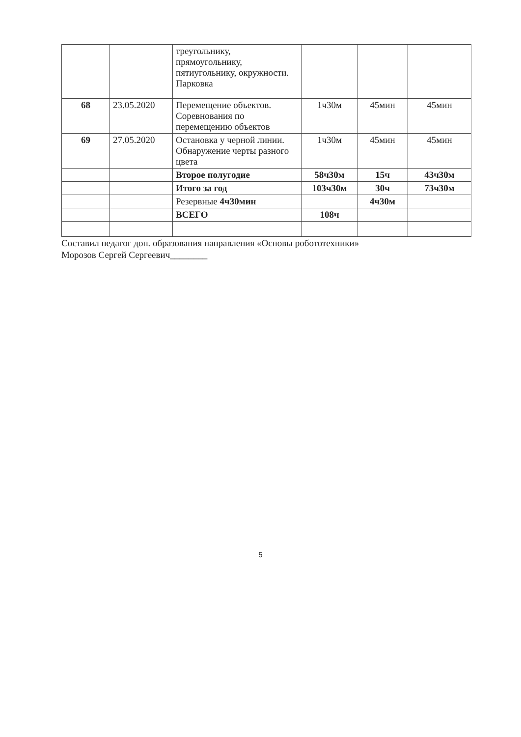| | | треугольнику, прямоугольнику, пятиугольнику, окружности. Парковка | | | |
| 68 | 23.05.2020 | Перемещение объектов. Соревнования по перемещению объектов | 1ч30м | 45мин | 45мин |
| 69 | 27.05.2020 | Остановка у черной линии. Обнаружение черты разного цвета | 1ч30м | 45мин | 45мин |
| | | Второе полугодие | 58ч30м | 15ч | 43ч30м |
| | | Итого за год | 103ч30м | 30ч | 73ч30м |
| | | Резервные 4ч30мин | | 4ч30м | |
| | | ВСЕГО | 108ч | | |
Составил педагог доп. образования направления «Основы робототехники»
Морозов Сергей Сергеевич________
5